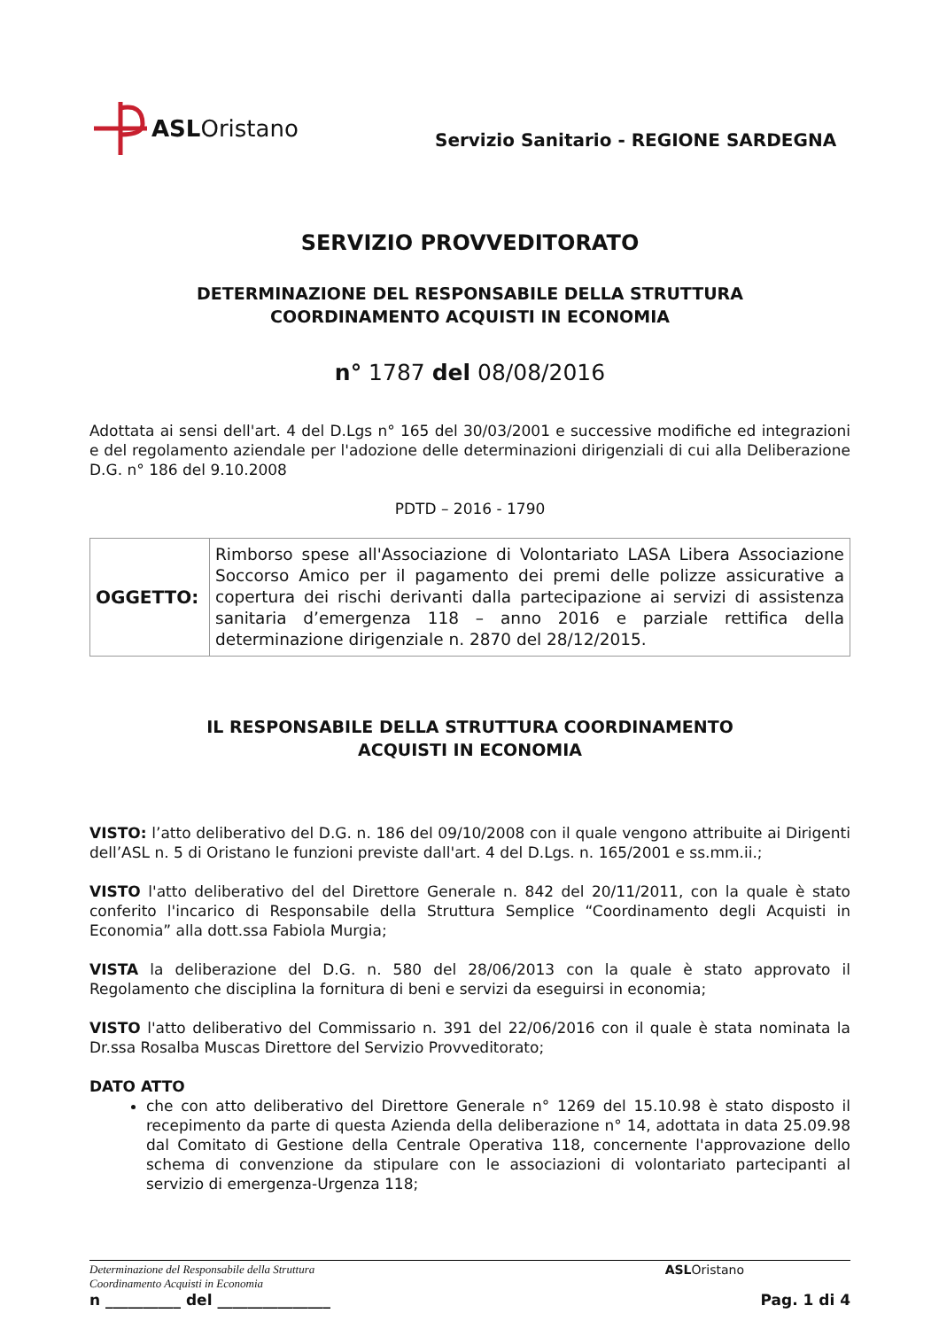ASL Oristano
Servizio Sanitario - REGIONE SARDEGNA
SERVIZIO PROVVEDITORATO
DETERMINAZIONE DEL RESPONSABILE DELLA STRUTTURA
COORDINAMENTO ACQUISTI IN ECONOMIA
n° 1787 del 08/08/2016
Adottata ai sensi dell'art. 4 del D.Lgs n° 165 del 30/03/2001 e successive modifiche ed integrazioni e del regolamento aziendale per l'adozione delle determinazioni dirigenziali di cui alla Deliberazione D.G. n° 186 del 9.10.2008
PDTD – 2016 - 1790
| OGGETTO: | Rimborso spese all'Associazione di Volontariato LASA Libera Associazione Soccorso Amico per il pagamento dei premi delle polizze assicurative a copertura dei rischi derivanti dalla partecipazione ai servizi di assistenza sanitaria d’emergenza 118 – anno 2016 e parziale rettifica della determinazione dirigenziale n. 2870 del 28/12/2015. |
IL RESPONSABILE DELLA STRUTTURA COORDINAMENTO
ACQUISTI IN ECONOMIA
VISTO: l’atto deliberativo del D.G. n. 186 del 09/10/2008 con il quale vengono attribuite ai Dirigenti dell’ASL n. 5 di Oristano le funzioni previste dall'art. 4 del D.Lgs. n. 165/2001 e ss.mm.ii.;
VISTO l'atto deliberativo del del Direttore Generale n. 842 del 20/11/2011, con la quale è stato conferito l'incarico di Responsabile della Struttura Semplice “Coordinamento degli Acquisti in Economia” alla dott.ssa Fabiola Murgia;
VISTA la deliberazione del D.G. n. 580 del 28/06/2013 con la quale è stato approvato il Regolamento che disciplina la fornitura di beni e servizi da eseguirsi in economia;
VISTO l'atto deliberativo del Commissario n. 391 del 22/06/2016 con il quale è stata nominata la Dr.ssa Rosalba Muscas Direttore del Servizio Provveditorato;
DATO ATTO
che con atto deliberativo del Direttore Generale n° 1269 del 15.10.98 è stato disposto il recepimento da parte di questa Azienda della deliberazione n° 14, adottata in data 25.09.98 dal Comitato di Gestione della Centrale Operativa 118, concernente l'approvazione dello schema di convenzione da stipulare con le associazioni di volontariato partecipanti al servizio di emergenza-Urgenza 118;
Determinazione del Responsabile della Struttura
Coordinamento Acquisti in Economia
ASLOristano
n __________ del _______________ Pag. 1 di 4